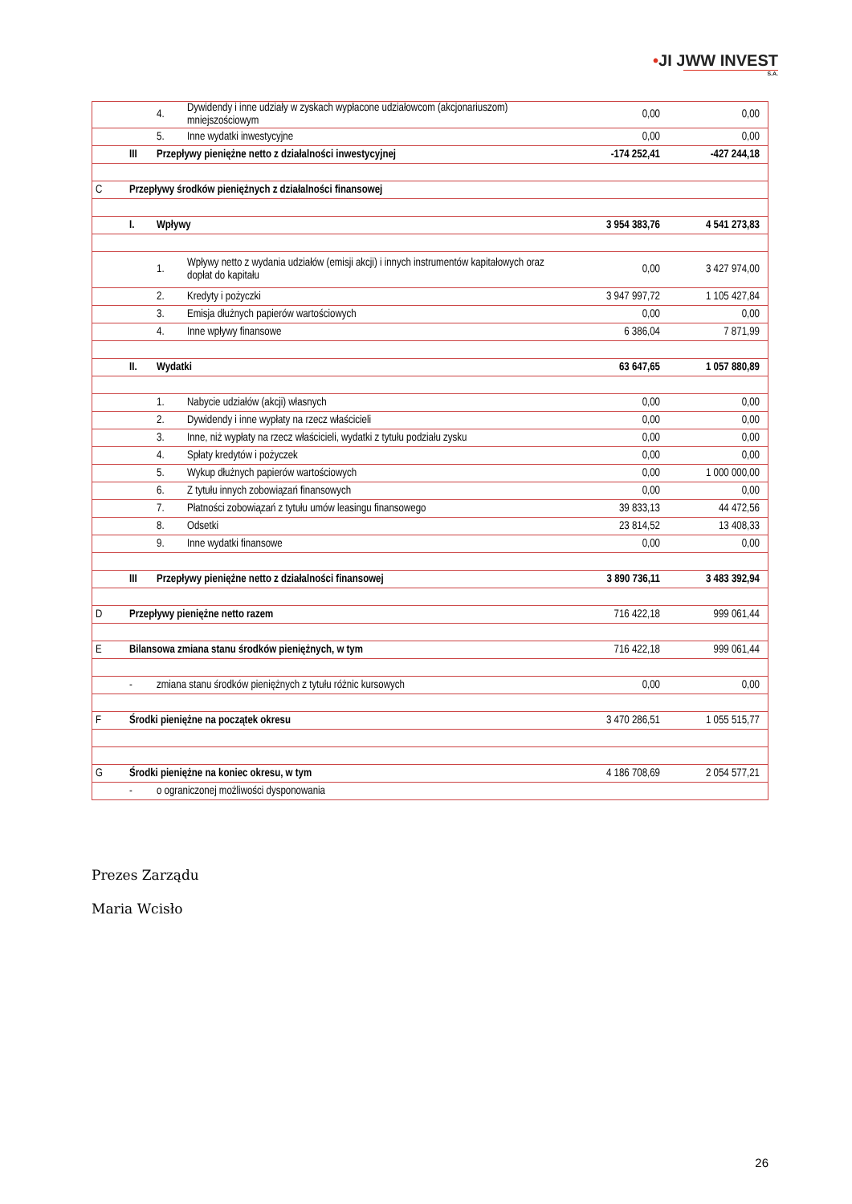•JI JWW INVEST
S.A.
| | | 4. | Dywidendy i inne udziały w zyskach wypłacone udziałowcom (akcjonariuszom) mniejszościowym | 0,00 | 0,00 |
| | | 5. | Inne wydatki inwestycyjne | 0,00 | 0,00 |
| | III | Przepływy pieniężne netto z działalności inwestycyjnej | | -174 252,41 | -427 244,18 |
| C | Przepływy środków pieniężnych z działalności finansowej | | | | |
| | I. | Wpływy | | 3 954 383,76 | 4 541 273,83 |
| | | 1. | Wpływy netto z wydania udziałów (emisji akcji) i innych instrumentów kapitałowych oraz dopłat do kapitału | 0,00 | 3 427 974,00 |
| | | 2. | Kredyty i pożyczki | 3 947 997,72 | 1 105 427,84 |
| | | 3. | Emisja dłużnych papierów wartościowych | 0,00 | 0,00 |
| | | 4. | Inne wpływy finansowe | 6 386,04 | 7 871,99 |
| | II. | Wydatki | | 63 647,65 | 1 057 880,89 |
| | | 1. | Nabycie udziałów (akcji) własnych | 0,00 | 0,00 |
| | | 2. | Dywidendy i inne wypłaty na rzecz właścicieli | 0,00 | 0,00 |
| | | 3. | Inne, niż wypłaty na rzecz właścicieli, wydatki z tytułu podziału zysku | 0,00 | 0,00 |
| | | 4. | Spłaty kredytów i pożyczek | 0,00 | 0,00 |
| | | 5. | Wykup dłużnych papierów wartościowych | 0,00 | 1 000 000,00 |
| | | 6. | Z tytułu innych zobowiązań finansowych | 0,00 | 0,00 |
| | | 7. | Płatności zobowiązań z tytułu umów leasingu finansowego | 39 833,13 | 44 472,56 |
| | | 8. | Odsetki | 23 814,52 | 13 408,33 |
| | | 9. | Inne wydatki finansowe | 0,00 | 0,00 |
| | III | Przepływy pieniężne netto z działalności finansowej | | 3 890 736,11 | 3 483 392,94 |
| D | Przepływy pieniężne netto razem | | | 716 422,18 | 999 061,44 |
| E | Bilansowa zmiana stanu środków pieniężnych, w tym | | | 716 422,18 | 999 061,44 |
| | - | zmiana stanu środków pieniężnych z tytułu różnic kursowych | | 0,00 | 0,00 |
| F | Środki pieniężne na początek okresu | | | 3 470 286,51 | 1 055 515,77 |
| G | Środki pieniężne na koniec okresu, w tym | | | 4 186 708,69 | 2 054 577,21 |
| | - | o ograniczonej możliwości dysponowania | | | |
Prezes Zarządu
Maria Wcisło
26